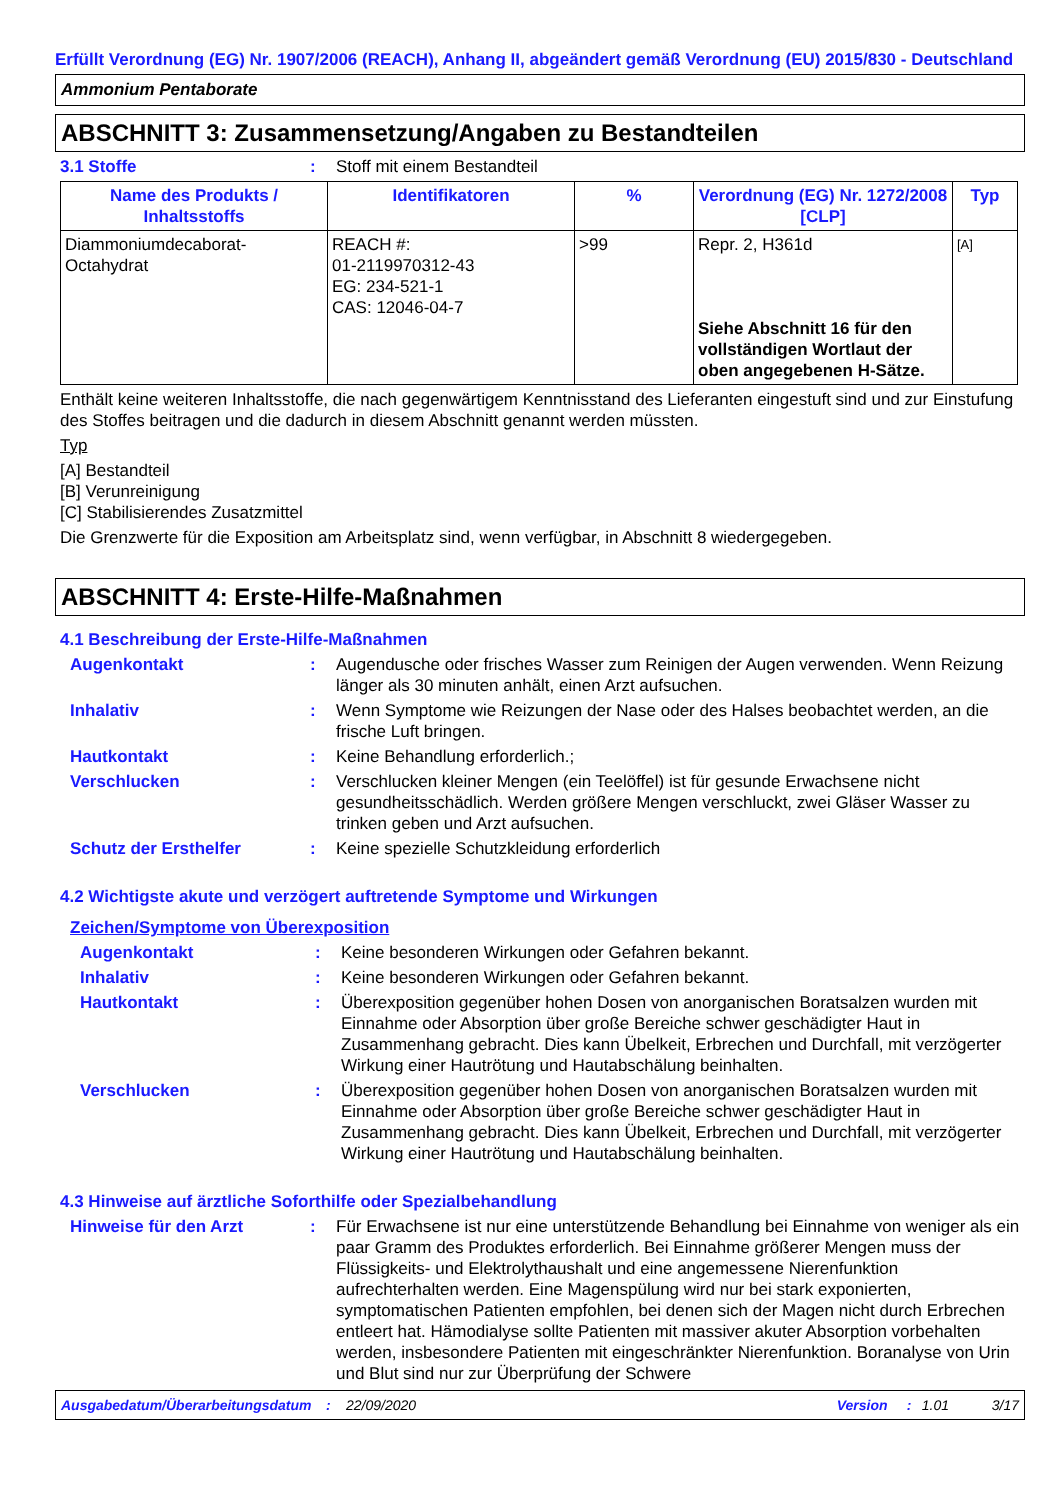Erfüllt Verordnung (EG) Nr. 1907/2006 (REACH), Anhang II, abgeändert gemäß Verordnung (EU) 2015/830 - Deutschland
Ammonium Pentaborate
ABSCHNITT 3: Zusammensetzung/Angaben zu Bestandteilen
3.1 Stoffe : Stoff mit einem Bestandteil
| Name des Produkts / Inhaltsstoffs | Identifikatoren | % | Verordnung (EG) Nr. 1272/2008 [CLP] | Typ |
| --- | --- | --- | --- | --- |
| Diammoniumdecaborat-Octahydrat | REACH #: 01-2119970312-43 EG: 234-521-1 CAS: 12046-04-7 | >99 | Repr. 2, H361d Siehe Abschnitt 16 für den vollständigen Wortlaut der oben angegebenen H-Sätze. | [A] |
Enthält keine weiteren Inhaltsstoffe, die nach gegenwärtigem Kenntnisstand des Lieferanten eingestuft sind und zur Einstufung des Stoffes beitragen und die dadurch in diesem Abschnitt genannt werden müssten.
Typ
[A] Bestandteil
[B] Verunreinigung
[C] Stabilisierendes Zusatzmittel
Die Grenzwerte für die Exposition am Arbeitsplatz sind, wenn verfügbar, in Abschnitt 8 wiedergegeben.
ABSCHNITT 4: Erste-Hilfe-Maßnahmen
4.1 Beschreibung der Erste-Hilfe-Maßnahmen
Augenkontakt : Augendusche oder frisches Wasser zum Reinigen der Augen verwenden. Wenn Reizung länger als 30 minuten anhält, einen Arzt aufsuchen.
Inhalativ : Wenn Symptome wie Reizungen der Nase oder des Halses beobachtet werden, an die frische Luft bringen.
Hautkontakt : Keine Behandlung erforderlich.;
Verschlucken : Verschlucken kleiner Mengen (ein Teelöffel) ist für gesunde Erwachsene nicht gesundheitsschädlich. Werden größere Mengen verschluckt, zwei Gläser Wasser zu trinken geben und Arzt aufsuchen.
Schutz der Ersthelfer : Keine spezielle Schutzkleidung erforderlich
4.2 Wichtigste akute und verzögert auftretende Symptome und Wirkungen
Zeichen/Symptome von Überexposition
Augenkontakt : Keine besonderen Wirkungen oder Gefahren bekannt.
Inhalativ : Keine besonderen Wirkungen oder Gefahren bekannt.
Hautkontakt : Überexposition gegenüber hohen Dosen von anorganischen Boratsalzen wurden mit Einnahme oder Absorption über große Bereiche schwer geschädigter Haut in Zusammenhang gebracht. Dies kann Übelkeit, Erbrechen und Durchfall, mit verzögerter Wirkung einer Hautrötung und Hautabschälung beinhalten.
Verschlucken : Überexposition gegenüber hohen Dosen von anorganischen Boratsalzen wurden mit Einnahme oder Absorption über große Bereiche schwer geschädigter Haut in Zusammenhang gebracht. Dies kann Übelkeit, Erbrechen und Durchfall, mit verzögerter Wirkung einer Hautrötung und Hautabschälung beinhalten.
4.3 Hinweise auf ärztliche Soforthilfe oder Spezialbehandlung
Hinweise für den Arzt : Für Erwachsene ist nur eine unterstützende Behandlung bei Einnahme von weniger als ein paar Gramm des Produktes erforderlich. Bei Einnahme größerer Mengen muss der Flüssigkeits- und Elektrolythaushalt und eine angemessene Nierenfunktion aufrechterhalten werden. Eine Magenspülung wird nur bei stark exponierten, symptomatischen Patienten empfohlen, bei denen sich der Magen nicht durch Erbrechen entleert hat. Hämodialyse sollte Patienten mit massiver akuter Absorption vorbehalten werden, insbesondere Patienten mit eingeschränkter Nierenfunktion. Boranalyse von Urin und Blut sind nur zur Überprüfung der Schwere
Ausgabedatum/Überarbeitungsdatum: 22/09/2020 Version: 1.01 3/17